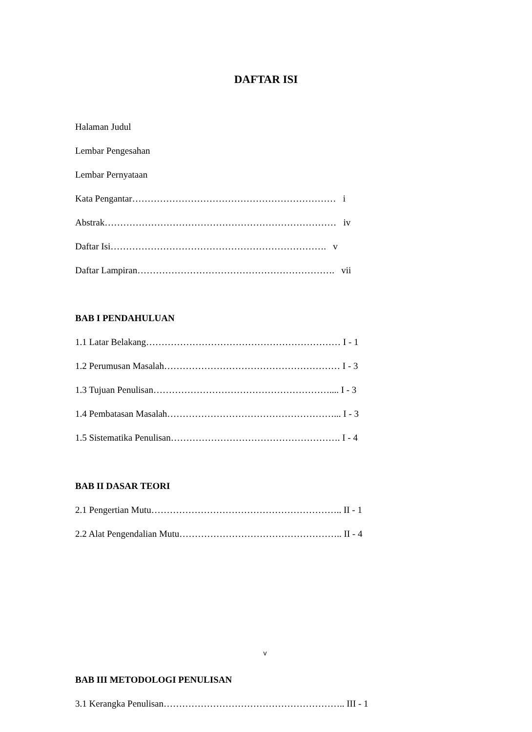DAFTAR ISI
Halaman Judul
Lembar Pengesahan
Lembar Pernyataan
Kata Pengantar………………………………………………………… i
Abstrak………………………………………………………………… iv
Daftar Isi……………………………………………………………. v
Daftar Lampiran………………………………………………………. vii
BAB I PENDAHULUAN
1.1 Latar Belakang……………………………………………………… I - 1
1.2 Perumusan Masalah………………………………………………… I - 3
1.3 Tujuan Penulisan………………………………………………….... I - 3
1.4 Pembatasan Masalah………………………………………………... I - 3
1.5 Sistematika Penulisan………………………………………………. I - 4
BAB II DASAR TEORI
2.1 Pengertian Mutu…………………………………………………….. II - 1
2.2 Alat Pengendalian Mutu…………………………………………….. II - 4
v
BAB III METODOLOGI PENULISAN
3.1 Kerangka Penulisan………………………………………………….. III - 1